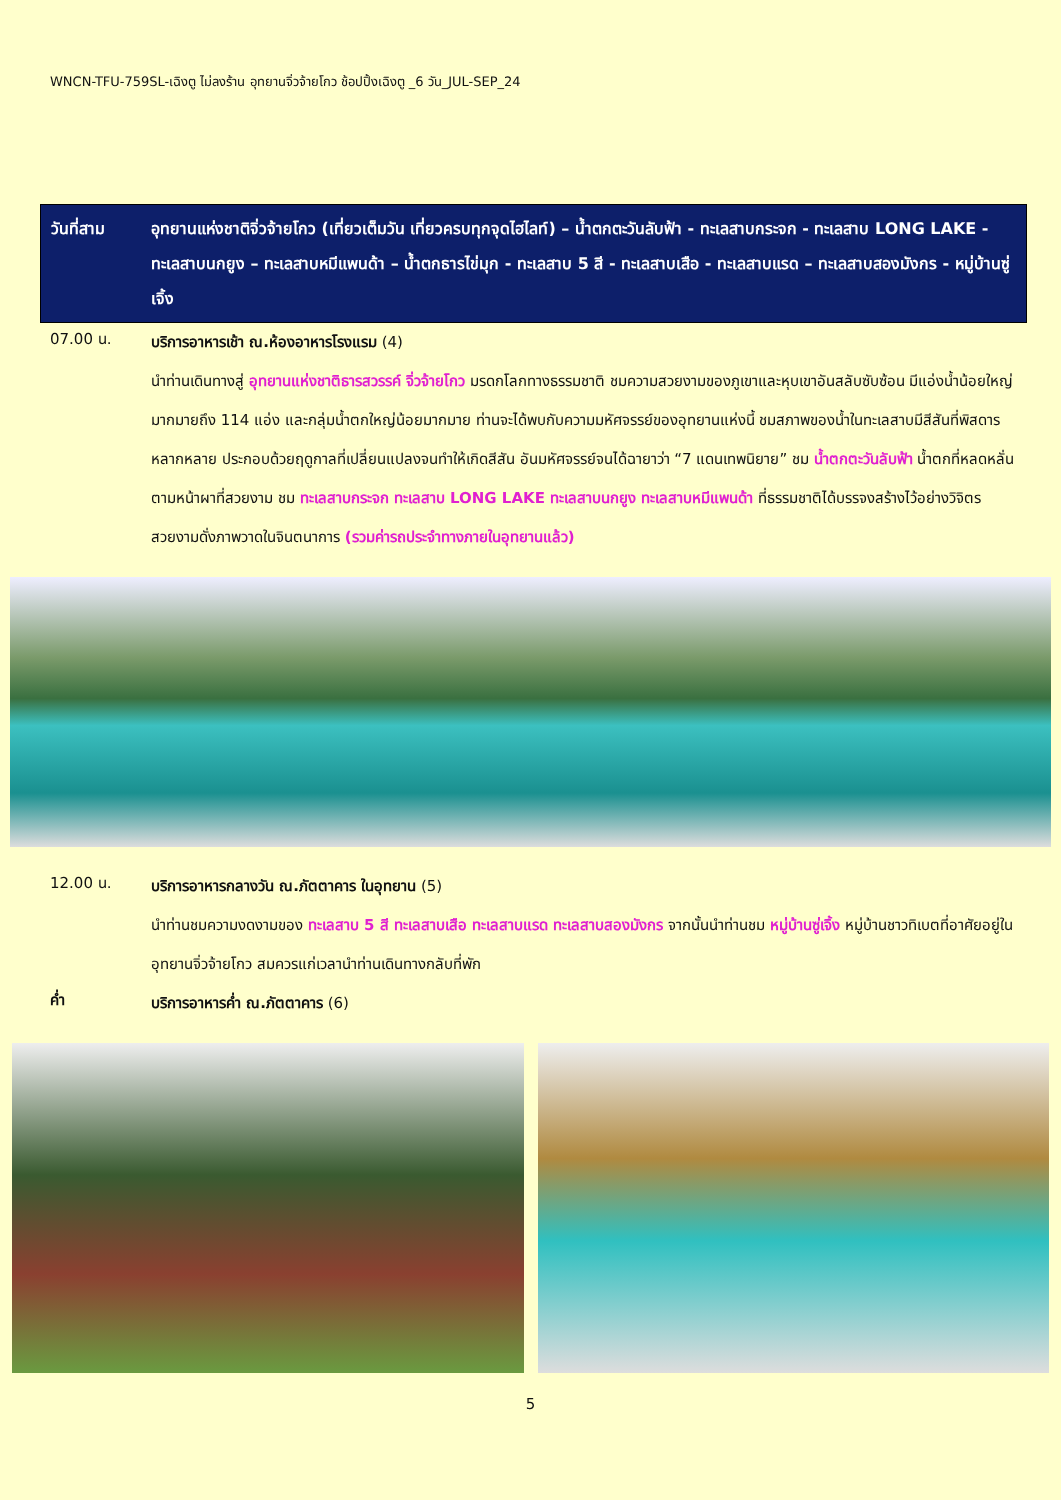WNCN-TFU-759SL-เฉิงตู ไม่ลงร้าน อุทยานจิ่วจ้ายโกว ช้อปปิ้งเฉิงตู _6 วัน_JUL-SEP_24
วันที่สาม อุทยานแห่งชาติจิ่วจ้ายโกว (เที่ยวเต็มวัน เที่ยวครบทุกจุดไฮไลท์) – น้ำตกตะวันลับฟ้า - ทะเลสาบกระจก - ทะเลสาบ LONG LAKE - ทะเลสาบนกยูง – ทะเลสาบหมีแพนด้า – น้ำตกธารไข่มุก - ทะเลสาบ 5 สี - ทะเลสาบเสือ - ทะเลสาบแรด – ทะเลสาบสองมังกร - หมู่บ้านซู่เจิ้ง
07.00 น.
บริการอาหารเช้า ณ.ห้องอาหารโรงแรม (4)
นำท่านเดินทางสู่ อุทยานแห่งชาติธารสวรรค์ จิ่วจ้ายโกว มรดกโลกทางธรรมชาติ ชมความสวยงามของภูเขาและหุบเขาอันสลับซับซ้อน มีแอ่งน้ำน้อยใหญ่มากมายถึง 114 แอ่ง และกลุ่มน้ำตกใหญ่น้อยมากมาย ท่านจะได้พบกับความมหัศจรรย์ของอุทยานแห่งนี้ ชมสภาพของน้ำในทะเลสาบมีสีสันที่พิสดารหลากหลาย ประกอบด้วยฤดูกาลที่เปลี่ยนแปลงจนทำให้เกิดสีสัน อันมหัศจรรย์จนได้ฉายาว่า “7 แดนเทพนิยาย” ชม น้ำตกตะวันลับฟ้า น้ำตกที่หลดหลั่นตามหน้าผาที่สวยงาม ชม ทะเลสาบกระจก ทะเลสาบ LONG LAKE ทะเลสาบนกยูง ทะเลสาบหมีแพนด้า ที่ธรรมชาติได้บรรจงสร้างไว้อย่างวิจิตรสวยงามดั่งภาพวาดในจินตนาการ (รวมค่ารถประจำทางภายในอุทยานแล้ว)
12.00 น.
บริการอาหารกลางวัน ณ.ภัตตาคาร ในอุทยาน (5)
นำท่านชมความงดงามของ ทะเลสาบ 5 สี ทะเลสาบเสือ ทะเลสาบแรด ทะเลสาบสองมังกร จากนั้นนำท่านชม หมู่บ้านซู่เจิ้ง หมู่บ้านชาวทิเบตที่อาศัยอยู่ในอุทยานจิ่วจ้ายโกว สมควรแก่เวลานำท่านเดินทางกลับที่พัก
ค่ำ
บริการอาหารค่ำ ณ.ภัตตาคาร (6)
5